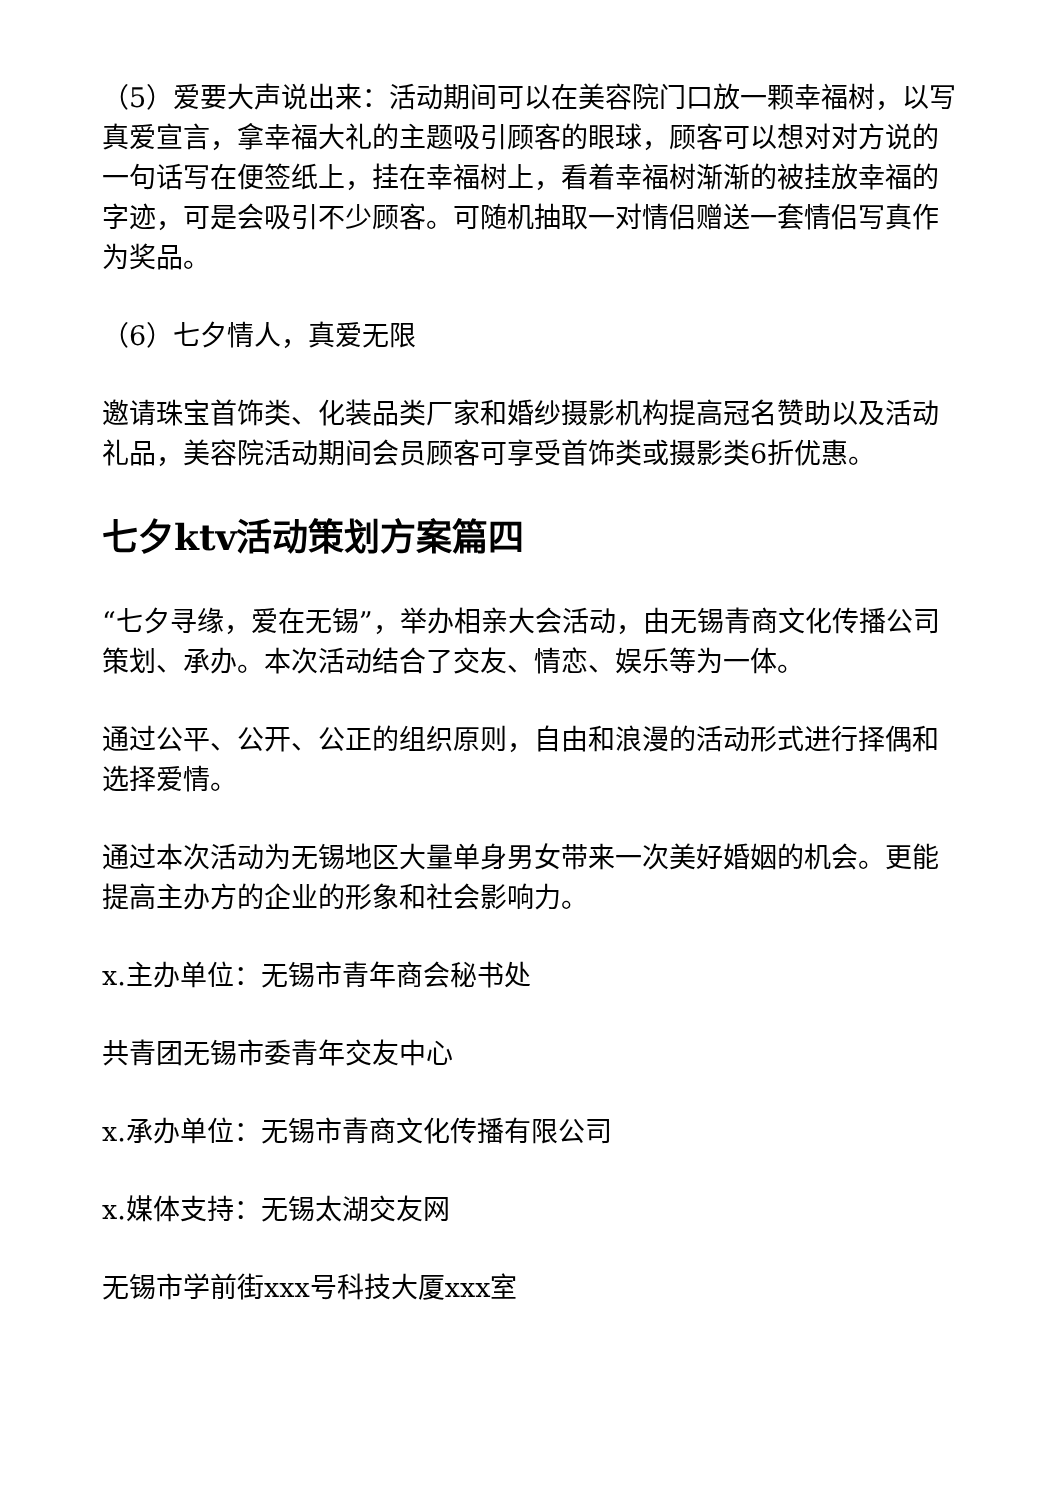（5）爱要大声说出来：活动期间可以在美容院门口放一颗幸福树，以写真爱宣言，拿幸福大礼的主题吸引顾客的眼球，顾客可以想对对方说的一句话写在便签纸上，挂在幸福树上，看着幸福树渐渐的被挂放幸福的字迹，可是会吸引不少顾客。可随机抽取一对情侣赠送一套情侣写真作为奖品。
（6）七夕情人，真爱无限
邀请珠宝首饰类、化装品类厂家和婚纱摄影机构提高冠名赞助以及活动礼品，美容院活动期间会员顾客可享受首饰类或摄影类6折优惠。
七夕ktv活动策划方案篇四
“七夕寻缘，爱在无锡”，举办相亲大会活动，由无锡青商文化传播公司策划、承办。本次活动结合了交友、情恋、娱乐等为一体。
通过公平、公开、公正的组织原则，自由和浪漫的活动形式进行择偶和选择爱情。
通过本次活动为无锡地区大量单身男女带来一次美好婚姻的机会。更能提高主办方的企业的形象和社会影响力。
x.主办单位：无锡市青年商会秘书处
共青团无锡市委青年交友中心
x.承办单位：无锡市青商文化传播有限公司
x.媒体支持：无锡太湖交友网
无锡市学前街xxx号科技大厦xxx室